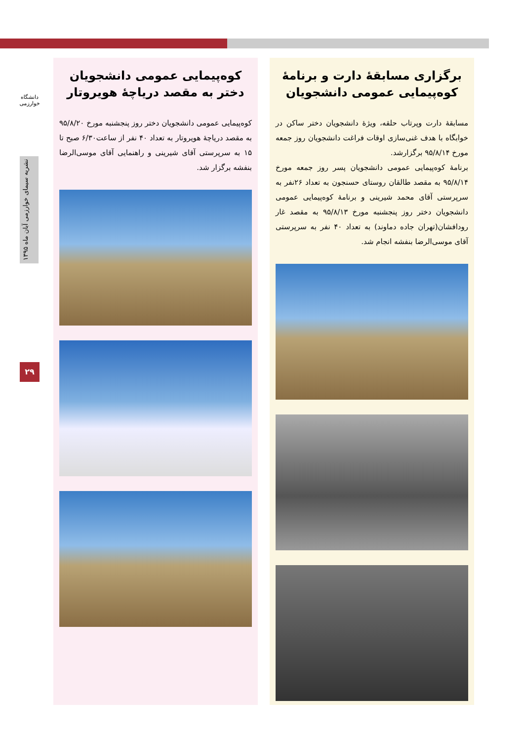دانشگاه خوارزمی
نشریه سیمای خوارزمی آبان ماه ۱۳۹۵
۲۹
برگزاری مسابقهٔ دارت و برنامهٔ کوه‌پیمایی عمومی دانشجویان
مسابقهٔ دارت وپرتاب حلقه، ویژهٔ دانشجویان دختر ساکن در خوابگاه با هدف غنی‌سازی اوقات فراغت دانشجویان روز جمعه مورخ ۹۵/۸/۱۴ برگزارشد.
برنامهٔ کوه‌پیمایی عمومی دانشجویان پسر روز جمعه مورخ ۹۵/۸/۱۴ به مقصد طالقان روستای حسنجون به تعداد ۲۶نفر به سرپرستی آقای محمد شیرینی و برنامهٔ کوه‌پیمایی عمومی دانشجویان دختر روز پنجشنبه مورخ ۹۵/۸/۱۳ به مقصد غار رودافشان(تهران جاده دماوند) به تعداد ۴۰ نفر به سرپرستی آقای موسی‌الرضا بنفشه انجام شد.
کوه‌پیمایی عمومی دانشجویان دختر به مقصد دریاچهٔ هویروتار
کوه‌پیمایی عمومی دانشجویان دختر روز پنجشنبه مورخ ۹۵/۸/۲۰ به مقصد دریاچهٔ هویروتار به تعداد ۴۰ نفر از ساعت۶/۳۰ صبح تا ۱۵ به سرپرستی آقای شیرینی و راهنمایی آقای موسی‌الرضا بنفشه برگزار شد.